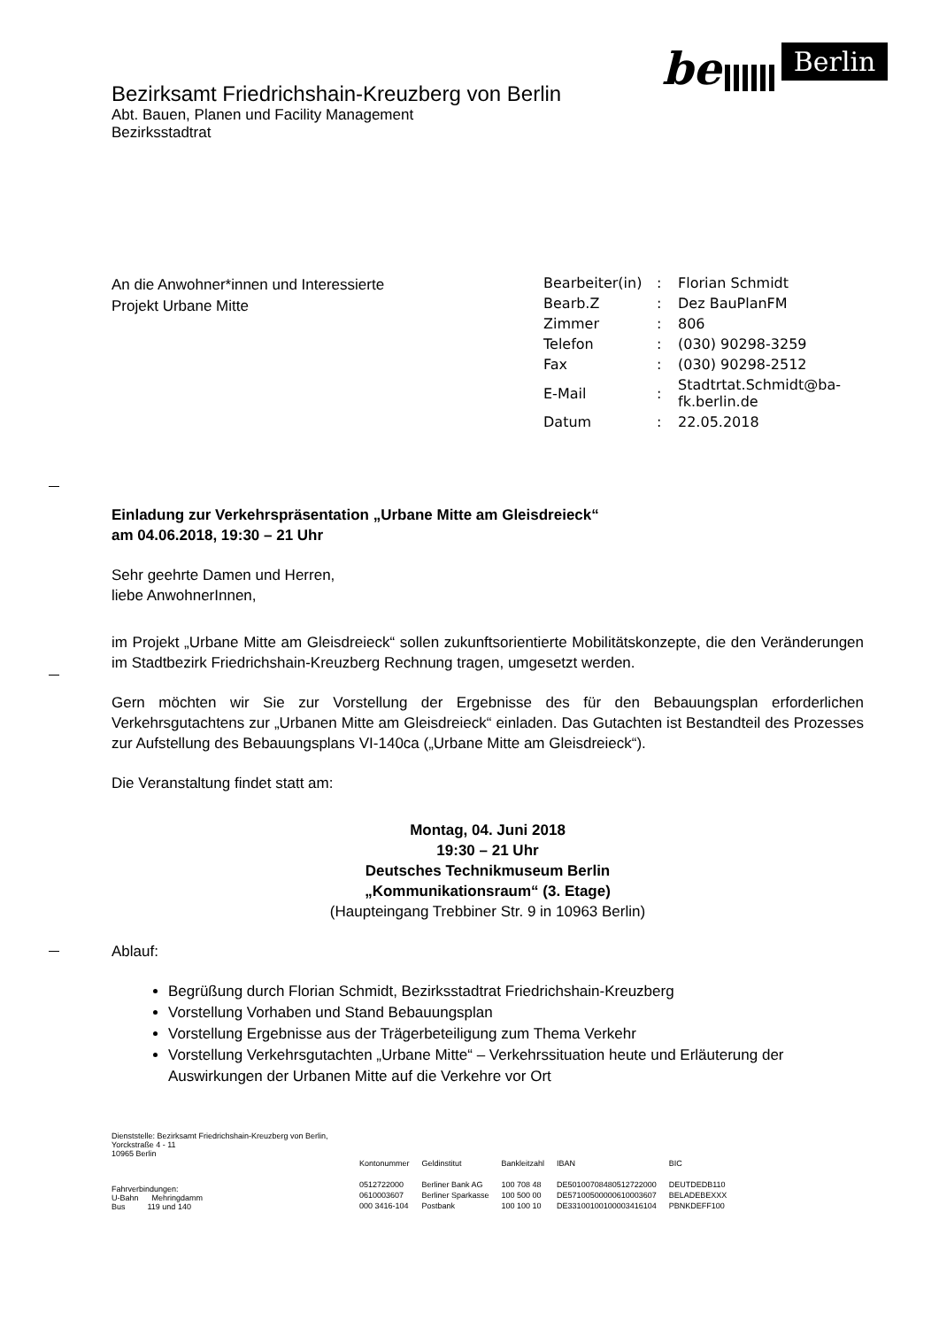be Berlin
Bezirksamt Friedrichshain-Kreuzberg von Berlin
Abt. Bauen, Planen und Facility Management
Bezirksstadtrat
An die Anwohner*innen und Interessierte
Projekt Urbane Mitte
| Bearbeiter(in) | : | Florian Schmidt |
| Bearb.Z | : | Dez BauPlanFM |
| Zimmer | : | 806 |
| Telefon | : | (030) 90298-3259 |
| Fax | : | (030) 90298-2512 |
| E-Mail | : | Stadtrtat.Schmidt@ba- fk.berlin.de |
| Datum | : | 22.05.2018 |
Einladung zur Verkehrspräsentation „Urbane Mitte am Gleisdreieck“
am 04.06.2018, 19:30 – 21 Uhr
Sehr geehrte Damen und Herren,
liebe AnwohnerInnen,
im Projekt „Urbane Mitte am Gleisdreieck“ sollen zukunftsorientierte Mobilitätskonzepte, die den Veränderungen im Stadtbezirk Friedrichshain-Kreuzberg Rechnung tragen, umgesetzt werden.
Gern möchten wir Sie zur Vorstellung der Ergebnisse des für den Bebauungsplan erforderlichen Verkehrsgutachtens zur „Urbanen Mitte am Gleisdreieck“ einladen. Das Gutachten ist Bestandteil des Prozesses zur Aufstellung des Bebauungsplans VI-140ca („Urbane Mitte am Gleisdreieck“).
Die Veranstaltung findet statt am:
Montag, 04. Juni 2018
19:30 – 21 Uhr
Deutsches Technikmuseum Berlin
„Kommunikationsraum“ (3. Etage)
(Haupteingang Trebbiner Str. 9 in 10963 Berlin)
Ablauf:
Begrüßung durch Florian Schmidt, Bezirksstadtrat Friedrichshain-Kreuzberg
Vorstellung Vorhaben und Stand Bebauungsplan
Vorstellung Ergebnisse aus der Trägerbeteiligung zum Thema Verkehr
Vorstellung Verkehrsgutachten „Urbane Mitte“ – Verkehrssituation heute und Erläuterung der Auswirkungen der Urbanen Mitte auf die Verkehre vor Ort
Dienststelle: Bezirksamt Friedrichshain-Kreuzberg von Berlin,
Yorckstraße 4 - 11
10965 Berlin
Fahrverbindungen:
U-Bahn Mehringdamm
Bus 119 und 140
| Kontonummer | Geldinstitut | Bankleitzahl | IBAN | BIC |
| 0512722000 | Berliner Bank AG | 100 708 48 | DE50100708480512722000 | DEUTDEDB110 |
| 0610003607 | Berliner Sparkasse | 100 500 00 | DE57100500000610003607 | BELADEBEXXX |
| 000 3416-104 | Postbank | 100 100 10 | DE33100100100003416104 | PBNKDEFF100 |